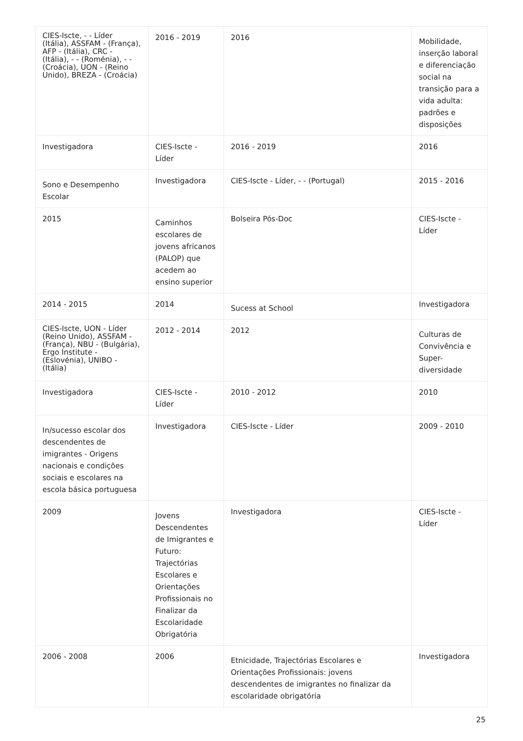| CIES-Iscte, - - Líder (Itália), ASSFAM - (França), AFP - (Itália), CRC - (Itália), - - (Roménia), - - (Croácia), UON - (Reino Unido), BREZA - (Croácia) | 2016 - 2019 | 2016 | Mobilidade, inserção laboral e diferenciação social na transição para a vida adulta: padrões e disposições |
| Investigadora | CIES-Iscte - Líder | 2016 - 2019 | 2016 |
| Sono e Desempenho Escolar | Investigadora | CIES-Iscte - Líder, - - (Portugal) | 2015 - 2016 |
| 2015 | Caminhos escolares de jovens africanos (PALOP) que acedem ao ensino superior | Bolseira Pós-Doc | CIES-Iscte - Líder |
| 2014 - 2015 | 2014 | Sucess at School | Investigadora |
| CIES-Iscte, UON - Líder (Reino Unido), ASSFAM - (França), NBU - (Bulgária), Ergo Institute - (Eslovénia), UNIBO - (Itália) | 2012 - 2014 | 2012 | Culturas de Convivência e Super-diversidade |
| Investigadora | CIES-Iscte - Líder | 2010 - 2012 | 2010 |
| In/sucesso escolar dos descendentes de imigrantes - Origens nacionais e condições sociais e escolares na escola básica portuguesa | Investigadora | CIES-Iscte - Líder | 2009 - 2010 |
| 2009 | Jovens Descendentes de Imigrantes e Futuro: Trajectórias Escolares e Orientações Profissionais no Finalizar da Escolaridade Obrigatória | Investigadora | CIES-Iscte - Líder |
| 2006 - 2008 | 2006 | Etnicidade, Trajectórias Escolares e Orientações Profissionais: jovens descendentes de imigrantes no finalizar da escolaridade obrigatória | Investigadora |
25